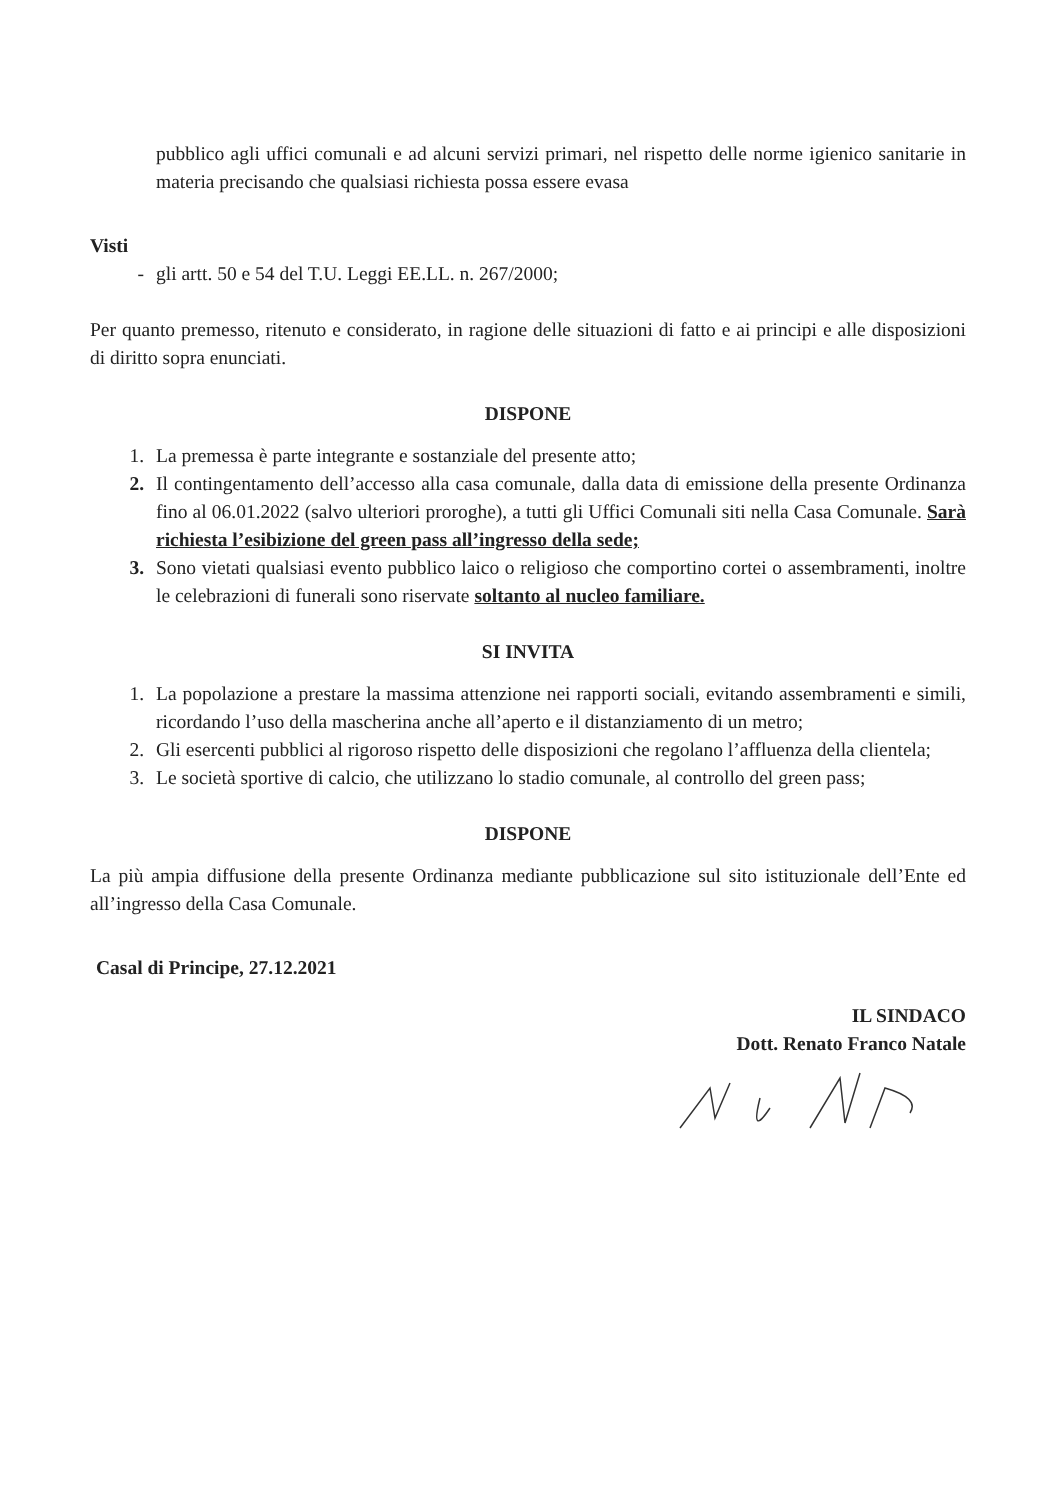pubblico agli uffici comunali e ad alcuni servizi primari, nel rispetto delle norme igienico sanitarie in materia precisando che qualsiasi richiesta possa essere evasa
Visti
- gli artt. 50 e 54 del T.U. Leggi EE.LL. n. 267/2000;
Per quanto premesso, ritenuto e considerato, in ragione delle situazioni di fatto e ai principi e alle disposizioni di diritto sopra enunciati.
DISPONE
1. La premessa è parte integrante e sostanziale del presente atto;
2. Il contingentamento dell’accesso alla casa comunale, dalla data di emissione della presente Ordinanza fino al 06.01.2022 (salvo ulteriori proroghe), a tutti gli Uffici Comunali siti nella Casa Comunale. Sarà richiesta l’esibizione del green pass all’ingresso della sede;
3. Sono vietati qualsiasi evento pubblico laico o religioso che comportino cortei o assembramenti, inoltre le celebrazioni di funerali sono riservate soltanto al nucleo familiare.
SI INVITA
1. La popolazione a prestare la massima attenzione nei rapporti sociali, evitando assembramenti e simili, ricordando l’uso della mascherina anche all’aperto e il distanziamento di un metro;
2. Gli esercenti pubblici al rigoroso rispetto delle disposizioni che regolano l’affluenza della clientela;
3. Le società sportive di calcio, che utilizzano lo stadio comunale, al controllo del green pass;
DISPONE
La più ampia diffusione della presente Ordinanza mediante pubblicazione sul sito istituzionale dell’Ente ed all’ingresso della Casa Comunale.
Casal di Principe, 27.12.2021
IL SINDACO
Dott. Renato Franco Natale